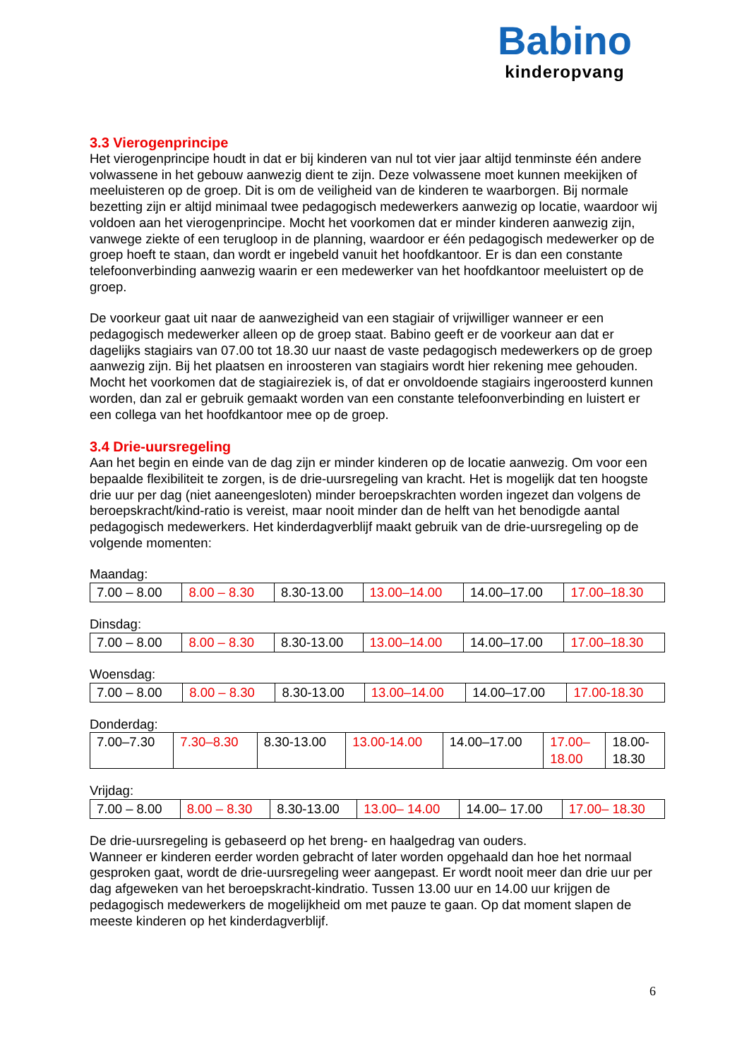Babino
kinderopvang
3.3 Vierogenprincipe
Het vierogenprincipe houdt in dat er bij kinderen van nul tot vier jaar altijd tenminste één andere volwassene in het gebouw aanwezig dient te zijn. Deze volwassene moet kunnen meekijken of meeluisteren op de groep. Dit is om de veiligheid van de kinderen te waarborgen. Bij normale bezetting zijn er altijd minimaal twee pedagogisch medewerkers aanwezig op locatie, waardoor wij voldoen aan het vierogenprincipe. Mocht het voorkomen dat er minder kinderen aanwezig zijn, vanwege ziekte of een terugloop in de planning, waardoor er één pedagogisch medewerker op de groep hoeft te staan, dan wordt er ingebeld vanuit het hoofdkantoor. Er is dan een constante telefoonverbinding aanwezig waarin er een medewerker van het hoofdkantoor meeluistert op de groep.
De voorkeur gaat uit naar de aanwezigheid van een stagiair of vrijwilliger wanneer er een pedagogisch medewerker alleen op de groep staat. Babino geeft er de voorkeur aan dat er dagelijks stagiairs van 07.00 tot 18.30 uur naast de vaste pedagogisch medewerkers op de groep aanwezig zijn. Bij het plaatsen en inroosteren van stagiairs wordt hier rekening mee gehouden. Mocht het voorkomen dat de stagiaireziek is, of dat er onvoldoende stagiairs ingeroosterd kunnen worden, dan zal er gebruik gemaakt worden van een constante telefoonverbinding en luistert er een collega van het hoofdkantoor mee op de groep.
3.4 Drie-uursregeling
Aan het begin en einde van de dag zijn er minder kinderen op de locatie aanwezig. Om voor een bepaalde flexibiliteit te zorgen, is de drie-uursregeling van kracht. Het is mogelijk dat ten hoogste drie uur per dag (niet aaneengesloten) minder beroepskrachten worden ingezet dan volgens de beroepskracht/kind-ratio is vereist, maar nooit minder dan de helft van het benodigde aantal pedagogisch medewerkers. Het kinderdagverblijf maakt gebruik van de drie-uursregeling op de volgende momenten:
Maandag:
| 7.00 – 8.00 | 8.00 – 8.30 | 8.30-13.00 | 13.00–14.00 | 14.00–17.00 | 17.00–18.30 |
Dinsdag:
| 7.00 – 8.00 | 8.00 – 8.30 | 8.30-13.00 | 13.00–14.00 | 14.00–17.00 | 17.00–18.30 |
Woensdag:
| 7.00 – 8.00 | 8.00 – 8.30 | 8.30-13.00 | 13.00–14.00 | 14.00–17.00 | 17.00-18.30 |
Donderdag:
| 7.00–7.30 | 7.30–8.30 | 8.30-13.00 | 13.00-14.00 | 14.00–17.00 | 17.00– 18.00 | 18.00- 18.30 |
Vrijdag:
| 7.00 – 8.00 | 8.00 – 8.30 | 8.30-13.00 | 13.00– 14.00 | 14.00– 17.00 | 17.00– 18.30 |
De drie-uursregeling is gebaseerd op het breng- en haalgedrag van ouders.
Wanneer er kinderen eerder worden gebracht of later worden opgehaald dan hoe het normaal gesproken gaat, wordt de drie-uursregeling weer aangepast. Er wordt nooit meer dan drie uur per dag afgeweken van het beroepskracht-kindratio. Tussen 13.00 uur en 14.00 uur krijgen de pedagogisch medewerkers de mogelijkheid om met pauze te gaan. Op dat moment slapen de meeste kinderen op het kinderdagverblijf.
6